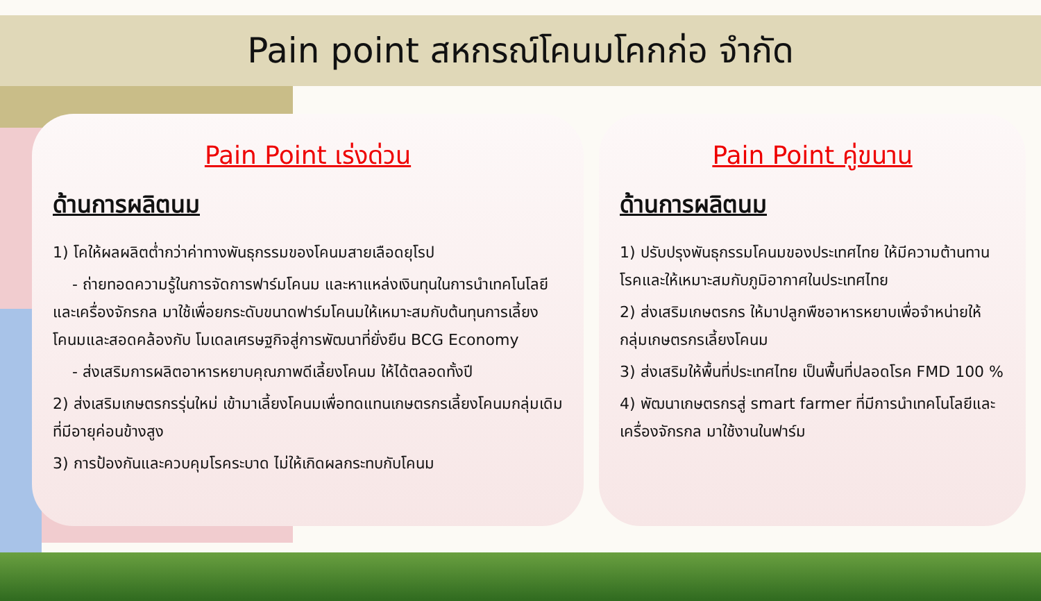Pain point สหกรณ์โคนมโคกก่อ จำกัด
Pain Point เร่งด่วน
ด้านการผลิตนม
1) โคให้ผลผลิตต่ำกว่าค่าทางพันธุกรรมของโคนมสายเลือดยุโรป
- ถ่ายทอดความรู้ในการจัดการฟาร์มโคนม และหาแหล่งเงินทุนในการนำเทคโนโลยีและเครื่องจักรกล มาใช้เพื่อยกระดับขนาดฟาร์มโคนมให้เหมาะสมกับต้นทุนการเลี้ยงโคนมและสอดคล้องกับ โมเดลเศรษฐกิจสู่การพัฒนาที่ยั่งยืน BCG Economy
- ส่งเสริมการผลิตอาหารหยาบคุณภาพดีเลี้ยงโคนม ให้ได้ตลอดทั้งปี
2) ส่งเสริมเกษตรกรรุ่นใหม่ เข้ามาเลี้ยงโคนมเพื่อทดแทนเกษตรกรเลี้ยงโคนมกลุ่มเดิม ที่มีอายุค่อนข้างสูง
3) การป้องกันและควบคุมโรคระบาด ไม่ให้เกิดผลกระทบกับโคนม
Pain Point คู่ขนาน
ด้านการผลิตนม
1) ปรับปรุงพันธุกรรมโคนมของประเทศไทย ให้มีความต้านทานโรคและให้เหมาะสมกับภูมิอากาศในประเทศไทย
2) ส่งเสริมเกษตรกร ให้มาปลูกพืชอาหารหยาบเพื่อจำหน่ายให้กลุ่มเกษตรกรเลี้ยงโคนม
3) ส่งเสริมให้พื้นที่ประเทศไทย เป็นพื้นที่ปลอดโรค FMD 100 %
4) พัฒนาเกษตรกรสู่ smart farmer ที่มีการนำเทคโนโลยีและเครื่องจักรกล มาใช้งานในฟาร์ม